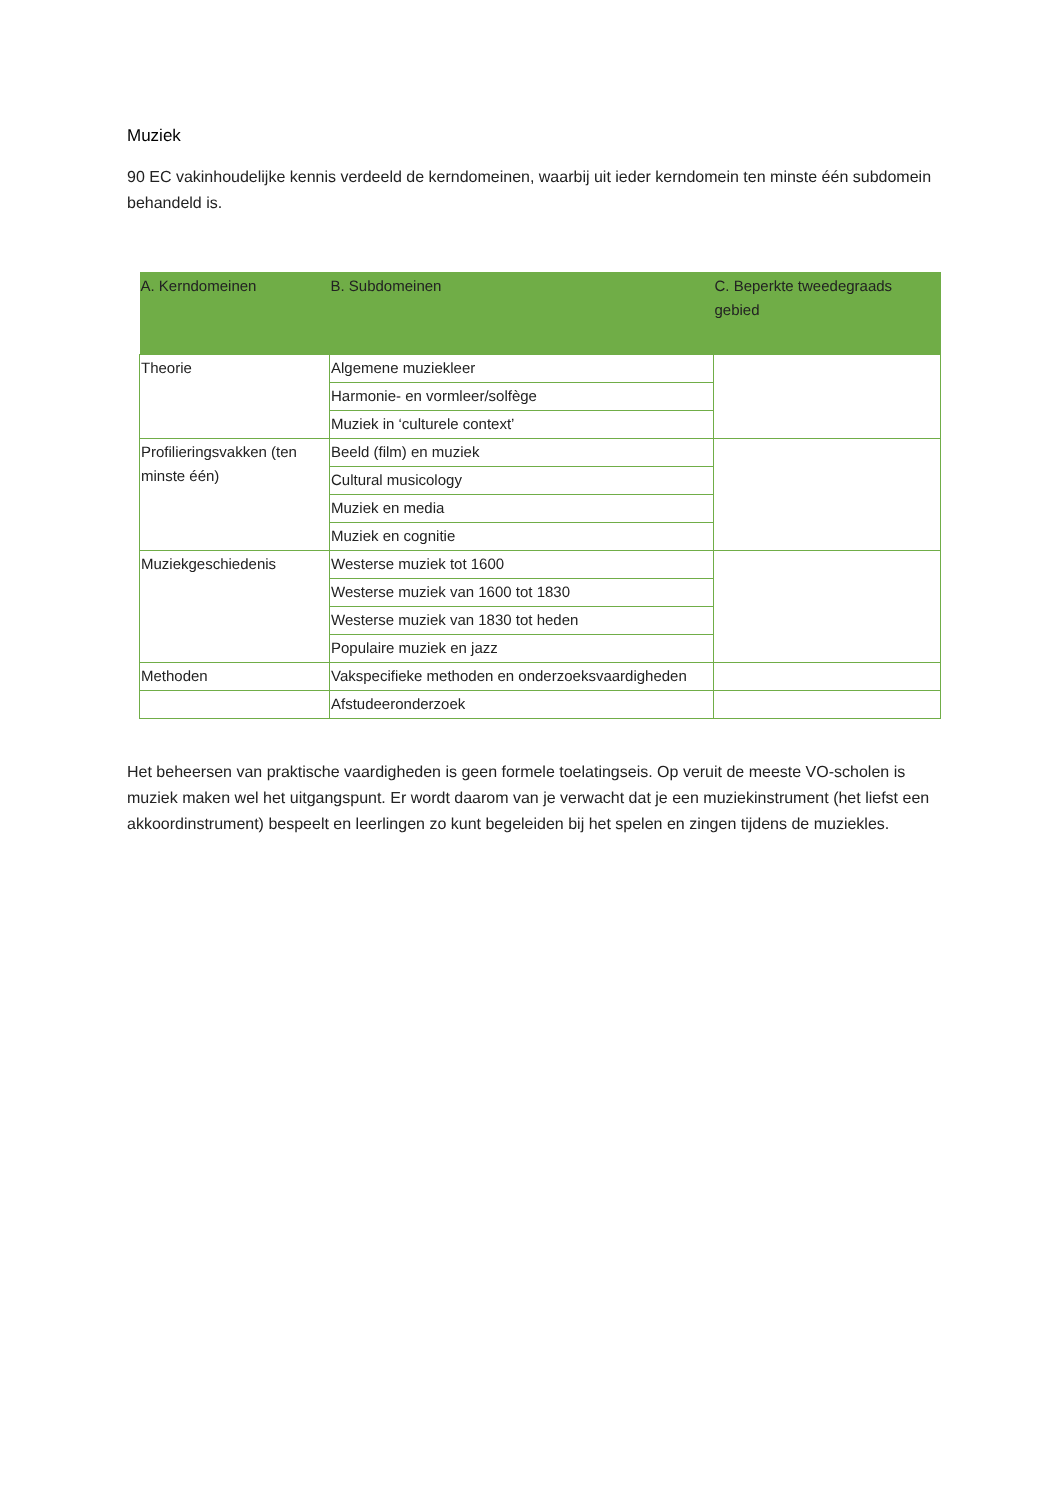Muziek
90 EC vakinhoudelijke kennis verdeeld de kerndomeinen, waarbij uit ieder kerndomein ten minste één subdomein behandeld is.
| A. Kerndomeinen | B. Subdomeinen | C. Beperkte tweedegraads gebied |
| --- | --- | --- |
| Theorie | Algemene muziekleer | |
| | Harmonie- en vormleer/solfège | |
| | Muziek in ‘culturele context’ | |
| Profilieringsvakken (ten minste één) | Beeld (film) en muziek | |
| | Cultural musicology | |
| | Muziek en media | |
| | Muziek en cognitie | |
| Muziekgeschiedenis | Westerse muziek tot 1600 | |
| | Westerse muziek van 1600 tot 1830 | |
| | Westerse muziek van 1830 tot heden | |
| | Populaire muziek en jazz | |
| Methoden | Vakspecifieke methoden en onderzoeksvaardigheden | |
| | Afstudeeronderzoek | |
Het beheersen van praktische vaardigheden is geen formele toelatingseis. Op veruit de meeste VO-scholen is muziek maken wel het uitgangspunt. Er wordt daarom van je verwacht dat je een muziekinstrument (het liefst een akkoordinstrument) bespeelt en leerlingen zo kunt begeleiden bij het spelen en zingen tijdens de muziekles.